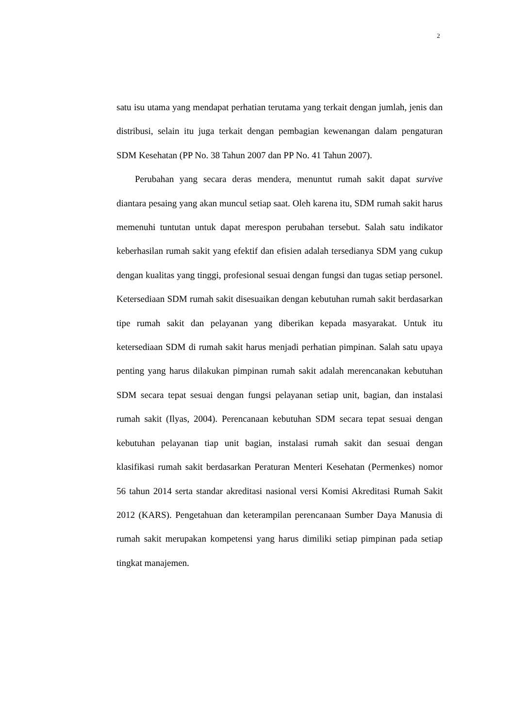2
satu isu utama yang mendapat perhatian terutama yang terkait dengan jumlah, jenis dan distribusi, selain itu juga terkait dengan pembagian kewenangan dalam pengaturan SDM Kesehatan (PP No. 38 Tahun 2007 dan PP No. 41 Tahun 2007).
Perubahan yang secara deras mendera, menuntut rumah sakit dapat survive diantara pesaing yang akan muncul setiap saat. Oleh karena itu, SDM rumah sakit harus memenuhi tuntutan untuk dapat merespon perubahan tersebut. Salah satu indikator keberhasilan rumah sakit yang efektif dan efisien adalah tersedianya SDM yang cukup dengan kualitas yang tinggi, profesional sesuai dengan fungsi dan tugas setiap personel. Ketersediaan SDM rumah sakit disesuaikan dengan kebutuhan rumah sakit berdasarkan tipe rumah sakit dan pelayanan yang diberikan kepada masyarakat. Untuk itu ketersediaan SDM di rumah sakit harus menjadi perhatian pimpinan. Salah satu upaya penting yang harus dilakukan pimpinan rumah sakit adalah merencanakan kebutuhan SDM secara tepat sesuai dengan fungsi pelayanan setiap unit, bagian, dan instalasi rumah sakit (Ilyas, 2004). Perencanaan kebutuhan SDM secara tepat sesuai dengan kebutuhan pelayanan tiap unit bagian, instalasi rumah sakit dan sesuai dengan klasifikasi rumah sakit berdasarkan Peraturan Menteri Kesehatan (Permenkes) nomor 56 tahun 2014 serta standar akreditasi nasional versi Komisi Akreditasi Rumah Sakit 2012 (KARS). Pengetahuan dan keterampilan perencanaan Sumber Daya Manusia di rumah sakit merupakan kompetensi yang harus dimiliki setiap pimpinan pada setiap tingkat manajemen.